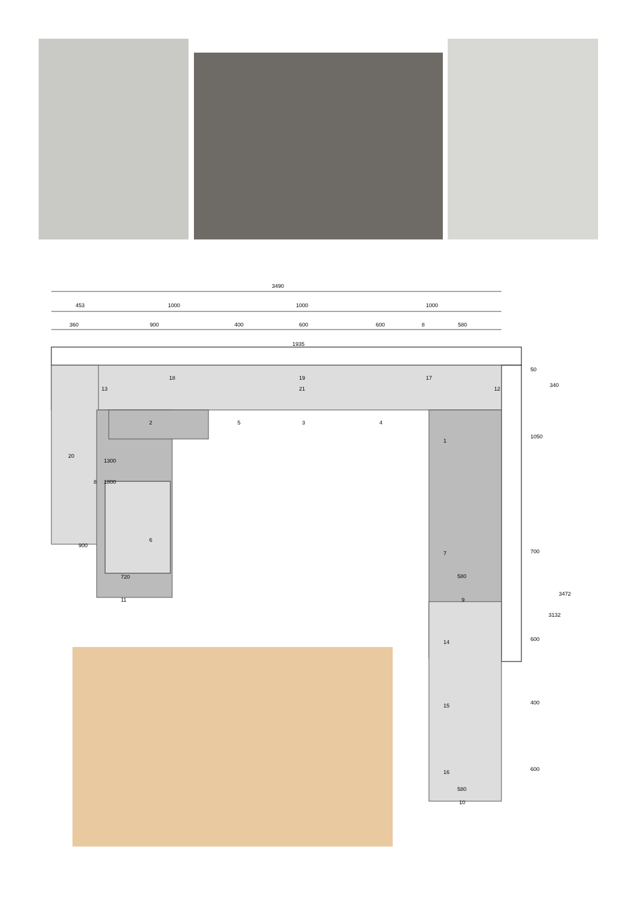3490
453
1000
1000
1000
360
900
400
600
600
8
580
1935
18
19
21
17
13
12
2
5
3
4
1
20
8
1300
1800
6
7
900
720
580
11
9
14
15
16
580
10
50
340
1050
700
3472
3132
600
400
600